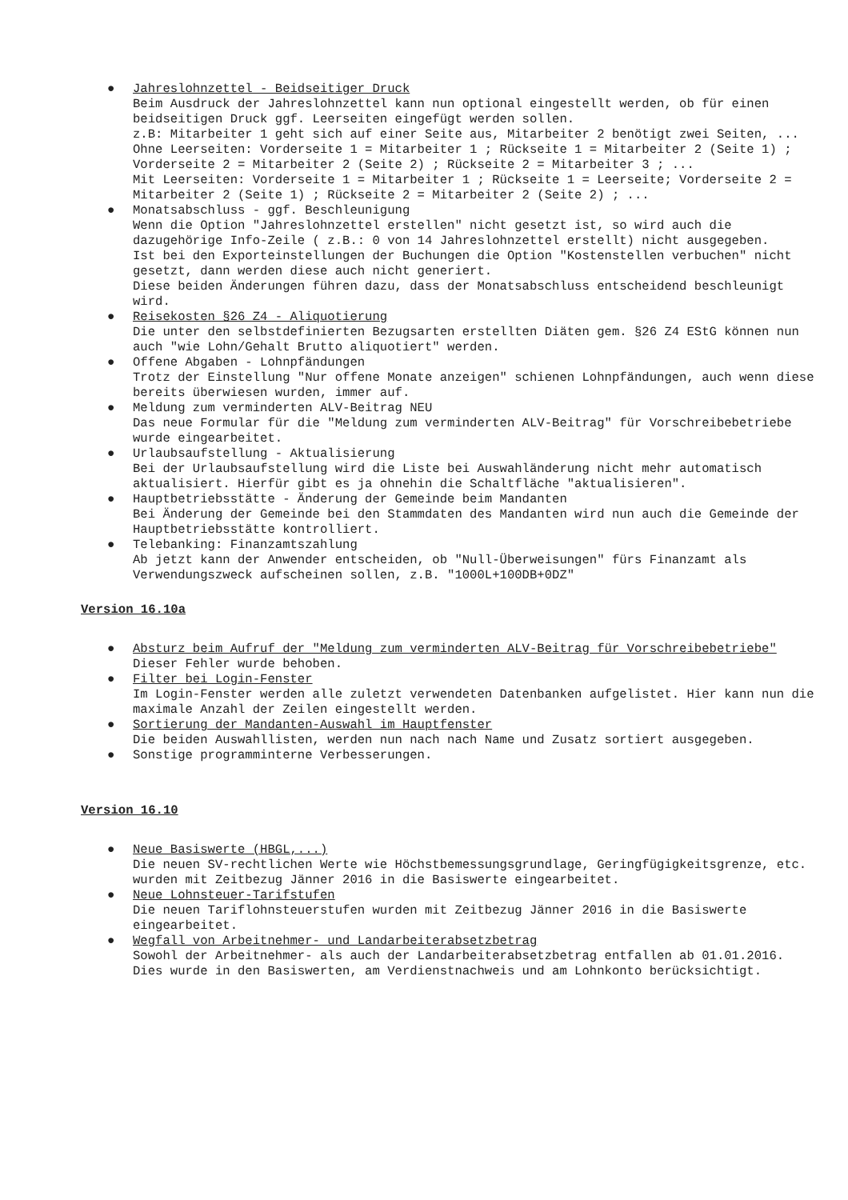● Jahreslohnzettel - Beidseitiger Druck
Beim Ausdruck der Jahreslohnzettel kann nun optional eingestellt werden, ob für einen beidseitigen Druck ggf. Leerseiten eingefügt werden sollen.
z.B: Mitarbeiter 1 geht sich auf einer Seite aus, Mitarbeiter 2 benötigt zwei Seiten, ...
Ohne Leerseiten: Vorderseite 1 = Mitarbeiter 1 ; Rückseite 1 = Mitarbeiter 2 (Seite 1) ; Vorderseite 2 = Mitarbeiter 2 (Seite 2) ; Rückseite 2 = Mitarbeiter 3 ; ...
Mit Leerseiten: Vorderseite 1 = Mitarbeiter 1 ; Rückseite 1 = Leerseite; Vorderseite 2 = Mitarbeiter 2 (Seite 1) ; Rückseite 2 = Mitarbeiter 2 (Seite 2) ; ...
● Monatsabschluss - ggf. Beschleunigung
Wenn die Option "Jahreslohnzettel erstellen" nicht gesetzt ist, so wird auch die dazugehörige Info-Zeile ( z.B.: 0 von 14 Jahreslohnzettel erstellt) nicht ausgegeben.
Ist bei den Exporteinstellungen der Buchungen die Option "Kostenstellen verbuchen" nicht gesetzt, dann werden diese auch nicht generiert.
Diese beiden Änderungen führen dazu, dass der Monatsabschluss entscheidend beschleunigt wird.
● Reisekosten §26 Z4 - Aliquotierung
Die unter den selbstdefinierten Bezugsarten erstellten Diäten gem. §26 Z4 EStG können nun auch "wie Lohn/Gehalt Brutto aliquotiert" werden.
● Offene Abgaben - Lohnpfändungen
Trotz der Einstellung "Nur offene Monate anzeigen" schienen Lohnpfändungen, auch wenn diese bereits überwiesen wurden, immer auf.
● Meldung zum verminderten ALV-Beitrag NEU
Das neue Formular für die "Meldung zum verminderten ALV-Beitrag" für Vorschreibebetriebe wurde eingearbeitet.
● Urlaubsaufstellung - Aktualisierung
Bei der Urlaubsaufstellung wird die Liste bei Auswahländerung nicht mehr automatisch aktualisiert. Hierfür gibt es ja ohnehin die Schaltfläche "aktualisieren".
● Hauptbetriebsstätte - Änderung der Gemeinde beim Mandanten
Bei Änderung der Gemeinde bei den Stammdaten des Mandanten wird nun auch die Gemeinde der Hauptbetriebsstätte kontrolliert.
● Telebanking: Finanzamtszahlung
Ab jetzt kann der Anwender entscheiden, ob "Null-Überweisungen" fürs Finanzamt als Verwendungszweck aufscheinen sollen, z.B. "1000L+100DB+0DZ"
Version 16.10a
● Absturz beim Aufruf der "Meldung zum verminderten ALV-Beitrag für Vorschreibebetriebe"
Dieser Fehler wurde behoben.
● Filter bei Login-Fenster
Im Login-Fenster werden alle zuletzt verwendeten Datenbanken aufgelistet. Hier kann nun die maximale Anzahl der Zeilen eingestellt werden.
● Sortierung der Mandanten-Auswahl im Hauptfenster
Die beiden Auswahllisten, werden nun nach nach Name und Zusatz sortiert ausgegeben.
● Sonstige programminterne Verbesserungen.
Version 16.10
● Neue Basiswerte (HBGL,...)
Die neuen SV-rechtlichen Werte wie Höchstbemessungsgrundlage, Geringfügigkeitsgrenze, etc. wurden mit Zeitbezug Jänner 2016 in die Basiswerte eingearbeitet.
● Neue Lohnsteuer-Tarifstufen
Die neuen Tariflohnsteuerstufen wurden mit Zeitbezug Jänner 2016 in die Basiswerte eingearbeitet.
● Wegfall von Arbeitnehmer- und Landarbeiterabsetzbetrag
Sowohl der Arbeitnehmer- als auch der Landarbeiterabsetzbetrag entfallen ab 01.01.2016.
Dies wurde in den Basiswerten, am Verdienstnachweis und am Lohnkonto berücksichtigt.